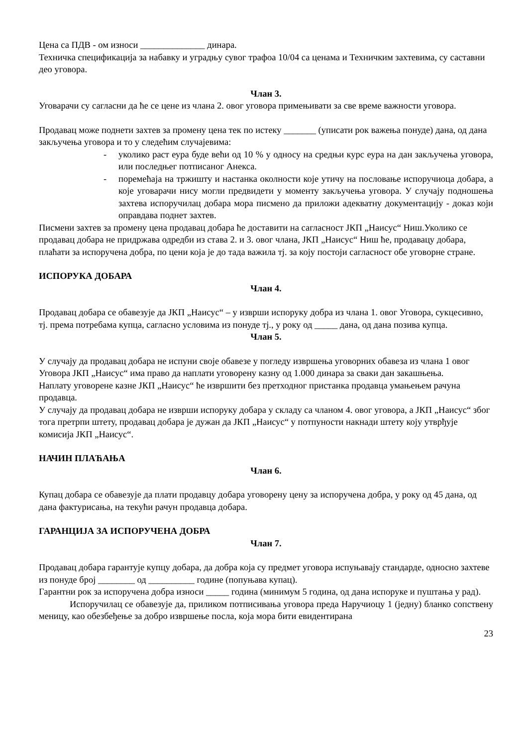Цена са ПДВ - ом износи ______________ динара.
Техничка спецификација за набавку и уградњу сувог трафоа 10/04 са ценама и Техничким захтевима, су саставни део уговора.
Члан 3.
Уговарачи су сагласни да ће се цене из члана 2. овог уговора примењивати за све време важности уговора.
Продавац може поднети захтев за промену цена тек по истеку _______ (уписати рок важења понуде) дана, од дана закључења уговора и то у следећим случајевима:
- уколико раст еура буде већи од 10 % у односу на средњи курс еура на дан закључења уговора, или последњег потписаног Анекса.
- поремећаја на тржишту и настанка околности које утичу на пословање испоручиоца добара, а које уговарачи нису могли предвидети у моменту закључења уговора. У случају подношења захтева испоручилац добара мора писмено да приложи адекватну документацију - доказ који оправдава поднет захтев.
Писмени захтев за промену цена продавац добара ће доставити на сагласност ЈКП „Наисус“ Ниш.Уколико се продавац добара не придржава одредби из става 2. и 3. овог члана, ЈКП „Наисус“ Ниш ће, продавацу добара, плаћати за испоручена добра, по цени која је до тада важила тј. за коју постоји сагласност обе уговорне стране.
ИСПОРУКА ДОБАРА
Члан 4.
Продавац добара се обавезује да ЈКП „Наисус“ – у изврши испоруку добра из члана 1. овог Уговора, сукцесивно, тј. према потребама купца, сагласно условима из понуде тј., у року од _____ дана, од дана позива купца.
Члан 5.
У случају да продавац добара не испуни своје обавезе у погледу извршења уговорних обавеза из члана 1 овог Уговора ЈКП „Наисус“ има право да наплати уговорену казну од 1.000 динара за сваки дан закашњења.
Наплату уговорене казне ЈКП „Наисус“ ће извршити без претходног пристанка продавца умањењем рачуна продавца.
У случају да продавац добара не изврши испоруку добара у складу са чланом 4. овог уговора, а ЈКП „Наисус“ због тога претрпи штету, продавац добара је дужан да ЈКП „Наисус“ у потпуности накнади штету коју утврђује комисија ЈКП „Наисус“.
НАЧИН ПЛАЋАЊА
Члан 6.
Купац добара се обавезује да плати продавцу добара уговорену цену за испоручена добра, у року од 45 дана, од дана фактурисања, на текући рачун продавца добара.
ГАРАНЦИЈА ЗА ИСПОРУЧЕНА ДОБРА
Члан 7.
Продавац добара гарантује купцу добара, да добра која су предмет уговора испуњавају стандарде, односно захтеве из понуде број ________ од __________ године (попуњава купац).
Гарантни рок за испоручена добра износи _____ година (минимум 5 година, од дана испоруке и пуштања у рад).
Испоручилац се обавезује да, приликом потписивања уговора преда Наручиоцу 1 (једну) бланко сопствену меницу, као обезбеђење за добро извршење посла, која мора бити евидентирана
23